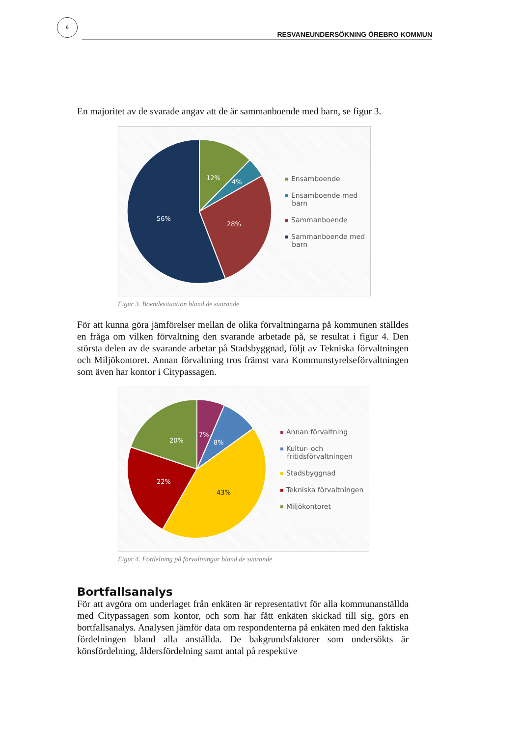6
RESVANEUNDERSÖKNING ÖREBRO KOMMUN
En majoritet av de svarade angav att de är sammanboende med barn, se figur 3.
12%
4%
28%
56%
Ensamboende
Ensamboende med
barn
Sammanboende
Sammanboende med
barn
Figur 3. Boendesituation bland de svarande
För att kunna göra jämförelser mellan de olika förvaltningarna på kommunen ställdes en fråga om vilken förvaltning den svarande arbetade på, se resultat i figur 4. Den största delen av de svarande arbetar på Stadsbyggnad, följt av Tekniska förvaltningen och Miljökontoret. Annan förvaltning tros främst vara Kommunstyrelseförvaltningen som även har kontor i Citypassagen.
7%
8%
20%
22%
43%
Annan förvaltning
Kultur- och
fritidsförvaltningen
Stadsbyggnad
Tekniska förvaltningen
Miljökontoret
Figur 4. Fördelning på förvaltningar bland de svarande
Bortfallsanalys
För att avgöra om underlaget från enkäten är representativt för alla kommunanställda med Citypassagen som kontor, och som har fått enkäten skickad till sig, görs en bortfallsanalys. Analysen jämför data om respondenterna på enkäten med den faktiska fördelningen bland alla anställda. De bakgrundsfaktorer som undersökts är könsfördelning, åldersfördelning samt antal på respektive